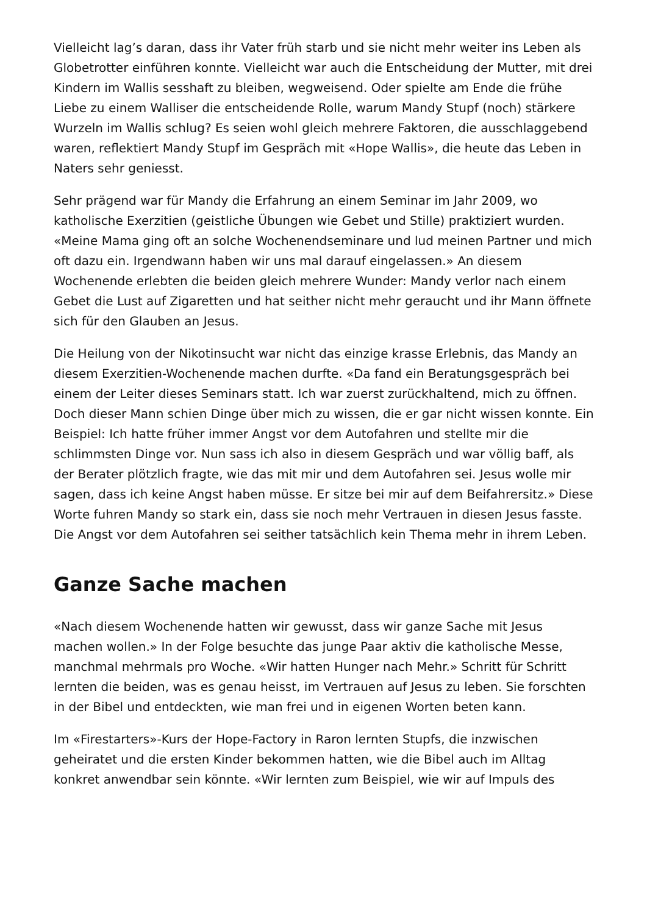Vielleicht lag’s daran, dass ihr Vater früh starb und sie nicht mehr weiter ins Leben als Globetrotter einführen konnte. Vielleicht war auch die Entscheidung der Mutter, mit drei Kindern im Wallis sesshaft zu bleiben, wegweisend. Oder spielte am Ende die frühe Liebe zu einem Walliser die entscheidende Rolle, warum Mandy Stupf (noch) stärkere Wurzeln im Wallis schlug? Es seien wohl gleich mehrere Faktoren, die ausschlaggebend waren, reflektiert Mandy Stupf im Gespräch mit «Hope Wallis», die heute das Leben in Naters sehr geniesst.
Sehr prägend war für Mandy die Erfahrung an einem Seminar im Jahr 2009, wo katholische Exerzitien (geistliche Übungen wie Gebet und Stille) praktiziert wurden. «Meine Mama ging oft an solche Wochenendseminare und lud meinen Partner und mich oft dazu ein. Irgendwann haben wir uns mal darauf eingelassen.» An diesem Wochenende erlebten die beiden gleich mehrere Wunder: Mandy verlor nach einem Gebet die Lust auf Zigaretten und hat seither nicht mehr geraucht und ihr Mann öffnete sich für den Glauben an Jesus.
Die Heilung von der Nikotinsucht war nicht das einzige krasse Erlebnis, das Mandy an diesem Exerzitien-Wochenende machen durfte. «Da fand ein Beratungsgespräch bei einem der Leiter dieses Seminars statt. Ich war zuerst zurückhaltend, mich zu öffnen. Doch dieser Mann schien Dinge über mich zu wissen, die er gar nicht wissen konnte. Ein Beispiel: Ich hatte früher immer Angst vor dem Autofahren und stellte mir die schlimmsten Dinge vor. Nun sass ich also in diesem Gespräch und war völlig baff, als der Berater plötzlich fragte, wie das mit mir und dem Autofahren sei. Jesus wolle mir sagen, dass ich keine Angst haben müsse. Er sitze bei mir auf dem Beifahrersitz.» Diese Worte fuhren Mandy so stark ein, dass sie noch mehr Vertrauen in diesen Jesus fasste. Die Angst vor dem Autofahren sei seither tatsächlich kein Thema mehr in ihrem Leben.
Ganze Sache machen
«Nach diesem Wochenende hatten wir gewusst, dass wir ganze Sache mit Jesus machen wollen.» In der Folge besuchte das junge Paar aktiv die katholische Messe, manchmal mehrmals pro Woche. «Wir hatten Hunger nach Mehr.» Schritt für Schritt lernten die beiden, was es genau heisst, im Vertrauen auf Jesus zu leben. Sie forschten in der Bibel und entdeckten, wie man frei und in eigenen Worten beten kann.
Im «Firestarters»-Kurs der Hope-Factory in Raron lernten Stupfs, die inzwischen geheiratet und die ersten Kinder bekommen hatten, wie die Bibel auch im Alltag konkret anwendbar sein könnte. «Wir lernten zum Beispiel, wie wir auf Impuls des